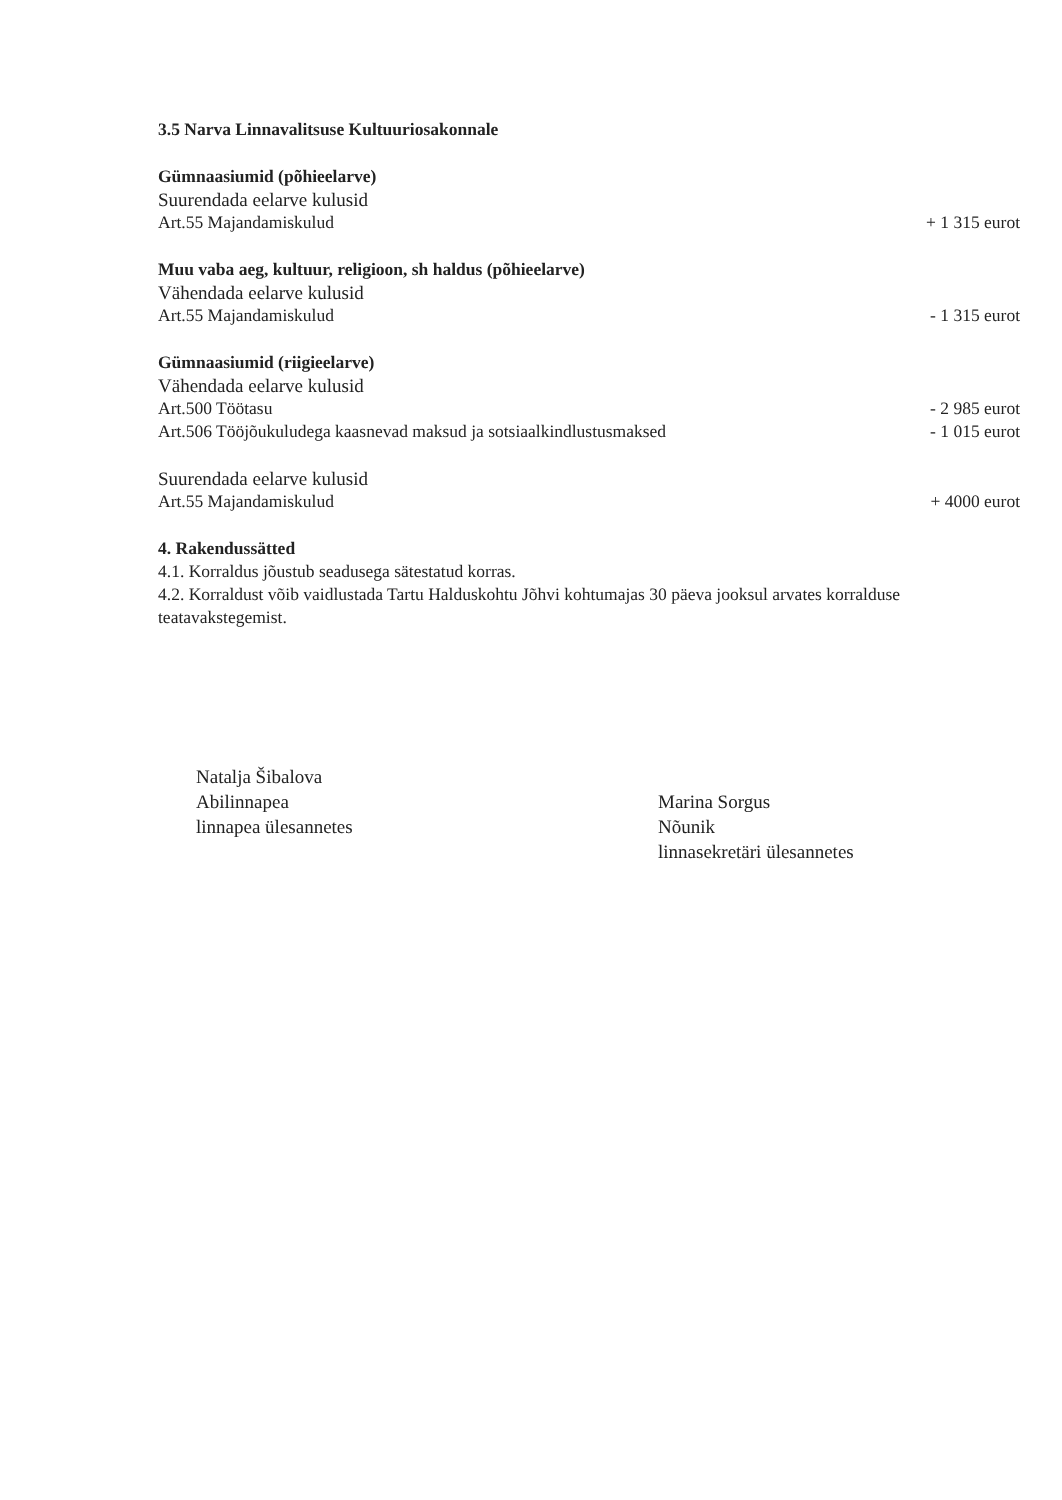3.5 Narva Linnavalitsuse Kultuuriosakonnale
Gümnaasiumid (põhieelarve)
Suurendada eelarve kulusid
Art.55 Majandamiskulud + 1 315 eurot
Muu vaba aeg, kultuur, religioon, sh haldus (põhieelarve)
Vähendada eelarve kulusid
Art.55 Majandamiskulud - 1 315 eurot
Gümnaasiumid (riigieelarve)
Vähendada eelarve kulusid
Art.500 Töötasu - 2 985 eurot
Art.506 Tööjõukuludega kaasnevad maksud ja sotsiaalkindlustusmaksed - 1 015 eurot
Suurendada eelarve kulusid
Art.55 Majandamiskulud + 4000 eurot
4. Rakendussätted
4.1. Korraldus jõustub seadusega sätestatud korras.
4.2. Korraldust võib vaidlustada Tartu Halduskohtu Jõhvi kohtumajas 30 päeva jooksul arvates korralduse teatavakstegemist.
Natalja Šibalova
Abilinnapea
linnapea ülesannetes
Marina Sorgus
Nõunik
linnasekretäri ülesannetes